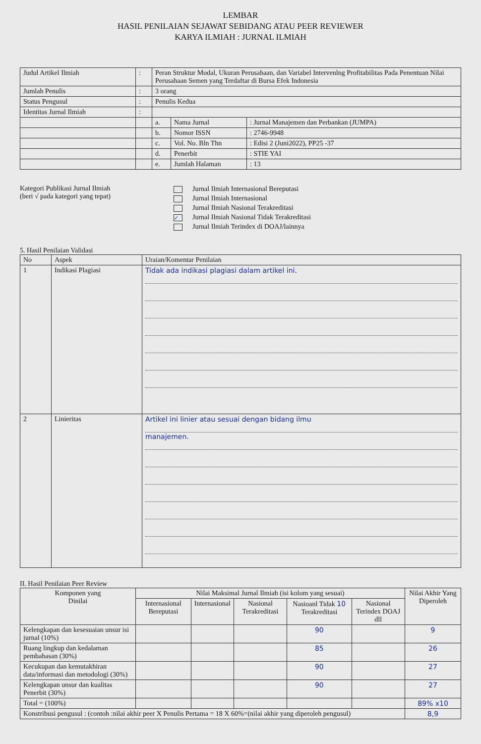LEMBAR
HASIL PENILAIAN SEJAWAT SEBIDANG ATAU PEER REVIEWER
KARYA ILMIAH : JURNAL ILMIAH
| Judul Artikel Ilmiah | : | Peran Struktur Modal, Ukuran Perusahaan, dan Variabel Intervenlng Profitabilitas Pada Penentuan Nilai Perusahaan Semen yang Terdaftar di Bursa Efek Indonesia | | |
| Jumlah Penulis | : | 3 orang | | |
| Status Pengusul | : | Penulis Kedua | | |
| Identitas Jurnal Ilmiah | : | | | |
| | | a. | Nama Jurnal | : Jurnal Manajemen dan Perbankan (JUMPA) |
| | | b. | Nomor ISSN | : 2746-9948 |
| | | c. | Vol. No. Bln Thn | : Edisi 2 (Juni2022), PP25 -37 |
| | | d. | Penerbit | : STIE YAI |
| | | e. | Jumlah Halaman | : 13 |
Kategori Publikasi Jurnal Ilmiah
(beri √ pada kategori yang tepat)
Jurnal Ilmiah Internasional Bereputasi
Jurnal Ilmiah Internasional
Jurnal Ilmiah Nasional Terakreditasi
✓ Jurnal Ilmiah Nasional Tidak Terakreditasi
Jurnal Ilmiah Terindex di DOAJ/lainnya
5. Hasil Penilaian Validasi
| No | Aspek | Uraian/Komentar Penilaian |
| --- | --- | --- |
| 1 | Indikasi Plagiasi | Tidak ada indikasi plagiasi dalam artikel ini. |
| 2 | Linieritas | Artikel ini linier atau sesuai dengan bidang ilmu manajemen. |
II. Hasil Penilaian Peer Review
| Komponen yang Dinilai | Nilai Maksimal Jurnal Ilmiah (isi kolom yang sesuai) | | | | | Nilai Akhir Yang Diperoleh |
| --- | --- | --- | --- | --- | --- | --- |
| | Internasional Bereputasi | Internasional | Nasional Terakreditasi | Nasioanl Tidak 10 Terakreditasi | Nasional Terindex DOAJ dll | |
| Kelengkapan dan kesesuaian unsur isi jurnal (10%) | | | | 90 | | 9 |
| Ruang lingkup dan kedalaman pembahasan (30%) | | | | 85 | | 26 |
| Kecukupan dan kemutakhiran data/informasi dan metodologi (30%) | | | | 90 | | 27 |
| Kelengkapan unsur dan kualitas Penerbit (30%) | | | | 90 | | 27 |
| Total = (100%) | | | | | | 89% x10 |
| Konstribusi pengusul : (contoh :nilai akhir peer X Penulis Pertama = 18 X 60%=(nilai akhir yang diperoleh pengusul) | | | | | | 8,9 |